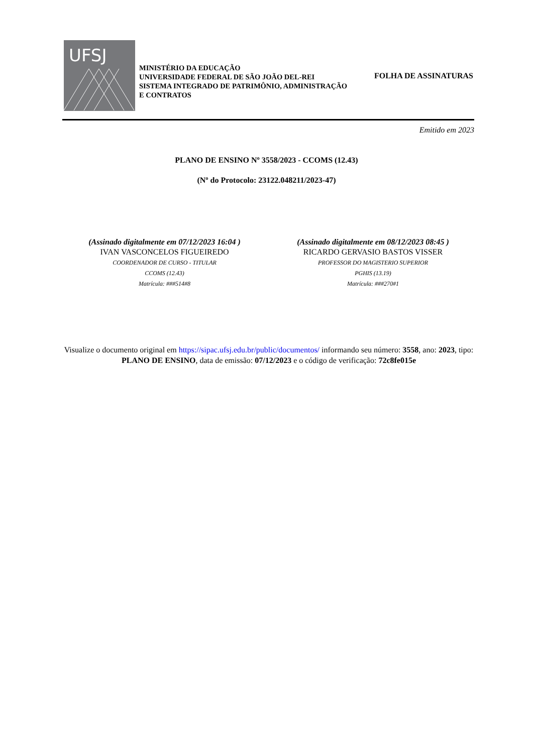UFSJ
MINISTÉRIO DA EDUCAÇÃO
UNIVERSIDADE FEDERAL DE SÃO JOÃO DEL-REI
SISTEMA INTEGRADO DE PATRIMÔNIO, ADMINISTRAÇÃO E CONTRATOS
FOLHA DE ASSINATURAS
Emitido em 2023
PLANO DE ENSINO Nº 3558/2023 - CCOMS (12.43)
(Nº do Protocolo: 23122.048211/2023-47)
(Assinado digitalmente em 07/12/2023 16:04 )
IVAN VASCONCELOS FIGUEIREDO
COORDENADOR DE CURSO - TITULAR
CCOMS (12.43)
Matrícula: ###514#8
(Assinado digitalmente em 08/12/2023 08:45 )
RICARDO GERVASIO BASTOS VISSER
PROFESSOR DO MAGISTERIO SUPERIOR
PGHIS (13.19)
Matrícula: ###270#1
Visualize o documento original em https://sipac.ufsj.edu.br/public/documentos/ informando seu número: 3558, ano: 2023, tipo: PLANO DE ENSINO, data de emissão: 07/12/2023 e o código de verificação: 72c8fe015e